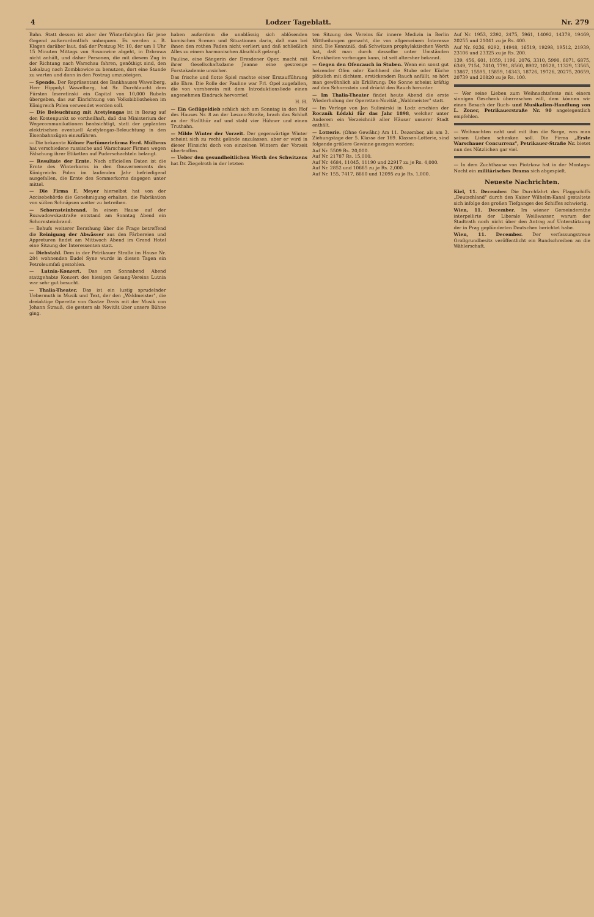4 Lodzer Tageblatt. Nr. 279
Bahn. Statt dessen ist aber der Winterfahrplan für jene Gegend außerordentlich unbequem. Es werden z. B. Klagen darüber laut, daß der Postzug Nr. 10, der um 1 Uhr 15 Minuten Mittags von Sosnowice abgeht, in Dzbrowa nicht anhält, und daher Personen, die mit diesem Zug in der Richtung nach Warschau fahren, genöthigt sind, den Lokalzug nach Zombkowice zu benutzen, dort eine Stunde zu warten und dann in den Postzug umzusteigen.
— Spende. Der Repräsentant des Bankhauses Wawelberg, Herr Hippolyt Wawelberg, hat Sr. Durchlaucht dem Fürsten Imeretinski ein Capital von 10,000 Rubeln übergeben, das zur Einrichtung von Volksbibliotheken im Königreich Polen verwendet werden soll.
— Die Beleuchtung mit Acetylengas ist in Bezug auf den Kostenpunkt so vortheilhaft, daß das Ministerium der Wegecommunikationen beabsichtigt, statt der geplanten elektrischen eventuell Acetylengas-Beleuchtung in den Eisenbahnzügen einzuführen.
— Die bekannte Kölner Parfümeriefirma Ferd. Mülhens hat verschiedene russische und Warschauer Firmen wegen Fälschung ihrer Etiketten auf Puderschachteln belangt.
— Resultate der Ernte. Nach officiellen Daten ist die Ernte des Winterkorns in den Gouvernements des Königreichs Polen im laufenden Jahr befriedigend ausgefallen, die Ernte des Sommerkorns dagegen unter mittel.
— Die Firma F. Meyer hierselbst hat von der Accisebehörde die Genehmigung erhalten, die Fabrikation von süßen Schnäpsen weiter zu betreiben.
— Schornsteinbrand. In einem Hause auf der Rozwadowskastraße entstand am Sonntag Abend ein Schornsteinbrand.
— Behufs weiterer Berathung über die Frage betreffend die Reinigung der Abwässer aus den Färbereien und Appreturen findet am Mittwoch Abend im Grand Hotel eine Sitzung der Interessenten statt.
— Diebstahl. Dem in der Petrikauer Straße im Hause Nr. 284 wohnenden Eudel Syne wurde in diesen Tagen ein Petroleumfaß gestohlen.
— Lutnia-Konzert. Das am Sonnabend Abend stattgehabte Konzert des hiesigen Gesang-Vereins Lutnia war sehr gut besucht.
— Thalia-Theater. Das ist ein lustig sprudelnder Uebermuth in Musik und Text, der den „Waldmeister", die dreiaktige Operette von Gustav Davis mit der Musik von Johann Strauß, die gestern als Novität über unsere Bühne ging.
haben außerdem die unablässig sich ablösenden komischen Scenen und Situationen darin, daß man bei ihnen den rothen Faden nicht verliert und daß schließlich Alles zu einem harmonischen Abschluß gelangt.
Pauline, eine Sängerin der Dresdener Oper, macht mit ihrer Gesellschaftsdame Jeanne eine gestrenge Forstakademie unsicher.
Das frische und flotte Spiel machte einer Erstaufführung alle Ehre. Die Rolle der Pauline war Frl. Opel zugefallen, die von vornherein mit dem Introduktionsliede einen angenehmen Eindruck hervorrief.
H. H.
— Ein Geflügeldieb schlich sich am Sonntag in den Hof des Hauses Nr. 8 an der Leszno-Straße, brach das Schloß an der Stallthür auf und stahl vier Hühner und einen Truthahn.
— Milde Winter der Vorzeit. Der gegenwärtige Winter scheint sich zu recht gelinde anzulassen, aber er wird in dieser Hinsicht doch von einzelnen Wintern der Vorzeit übertroffen.
— Ueber den gesundheitlichen Werth des Schwitzens hat Dr. Ziegelroth in der letzten
ten Sitzung des Vereins für innere Medizin in Berlin Mittheilungen gemacht, die von allgemeinem Interesse sind. Die Kenntniß, daß Schwitzen prophylaktischen Werth hat, daß man durch dasselbe unter Umständen Krankheiten vorbeugen kann, ist seit altersher bekannt.
— Gegen den Ofenrauch in Stuben. Wenn ein sonst gut heizender Ofen oder Kochherd die Stube oder Küche plötzlich mit dichtem, erstickendem Rauch anfüllt, so hört man gewöhnlich als Erklärung: Die Sonne scheint kräftig auf den Schornstein und drückt den Rauch herunter.
— Im Thalia-Theater findet heute Abend die erste Wiederholung der Operetten-Novität „Waldmeister" statt.
— Im Verlage von Jan Sulimirski in Lodz erschien der Roczník Łódzki für das Jahr 1898, welcher unter Anderem ein Verzeichniß aller Häuser unserer Stadt enthält.
— Lotterie. (Ohne Gewähr.) Am 11. Dezember, als am 3. Ziehungstage der 5. Klasse der 169. Klassen-Lotterie, sind folgende größere Gewinne gezogen worden:
Auf Nr. 5509 Rs. 20,000.
Auf Nr. 21787 Rs. 15,000.
Auf Nr. 4684, 11045, 11190 und 22917 zu je Rs. 4,000.
Auf Nr. 2852 und 10665 zu je Rs. 2,000.
Auf Nr. 155, 7417, 8660 und 12095 zu je Rs. 1,000.
Auf Nr. 1953, 2392, 2475, 5961, 14092, 14378, 19469, 20255 und 21041 zu je Rs. 400.
Auf Nr. 9236, 9292, 14948, 16519, 19298, 19512, 21939, 23106 und 23325 zu je Rs. 200.
139, 456, 601, 1059, 1196, 2076, 3310, 5998, 6071, 6875, 6349, 7154, 7410, 7791, 8560, 8902, 10528, 11329, 13565, 13867, 15595, 15859, 16343, 18726, 19726, 20275, 20659, 20739 und 20820 zu je Rs. 100.
— Wer seine Lieben zum Weihnachtsfeste mit einem sinnigen Geschenk überraschen will, dem können wir einen Besuch der Buch- und Musikalien-Handlung von L. Zoner, Petrikauerstraße Nr. 90 angelegentlich empfehlen.
— Weihnachten naht und mit ihm die Sorge, was man seinen Lieben schenken soll. Die Firma „Erste Warschauer Concurrenz", Petrikauer-Straße Nr. bietet nun des Nützlichen gar viel.
— In dem Zuchthause von Piotrkow hat in der Montags-Nacht ein militärisches Drama sich abgespielt.
Neueste Nachrichten.
Kiel, 11. December. Die Durchfahrt des Flaggschiffs „Deutschland" durch den Kaiser Wilhelm-Kanal gestaltete sich infolge des großen Tiefganges des Schiffes schwierig.
Wien, 11. December. Im wiener Gemeinderathe interpellirte der Liberale Weißwasser, warum der Stadtrath noch nicht über den Antrag auf Unterstützung der in Prag geplünderten Deutschen berichtet habe.
Wien, 11. December. Der verfassungstreue Großgrundbesitz veröffentlicht ein Rundschreiben an die Wählerschaft.